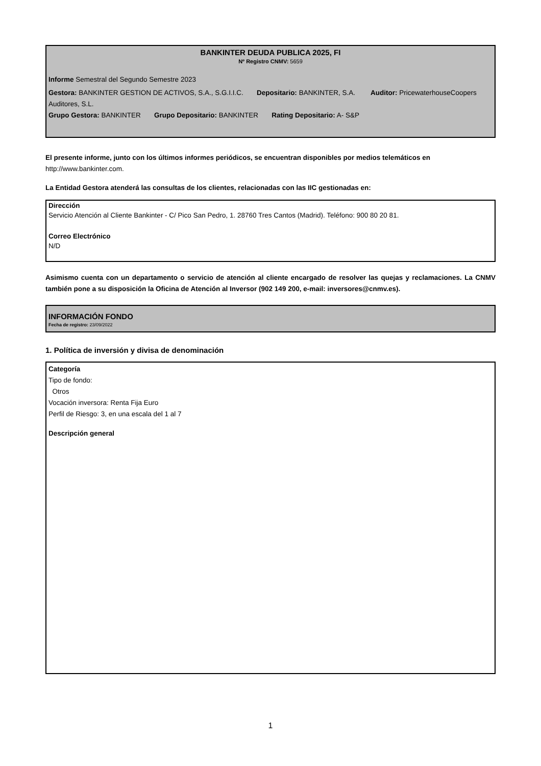BANKINTER DEUDA PUBLICA 2025, FI
Nº Registro CNMV: 5659
Informe Semestral del Segundo Semestre 2023
Gestora: BANKINTER GESTION DE ACTIVOS, S.A., S.G.I.I.C. Depositario: BANKINTER, S.A. Auditor: PricewaterhouseCoopers Auditores, S.L.
Grupo Gestora: BANKINTER Grupo Depositario: BANKINTER Rating Depositario: A- S&P
El presente informe, junto con los últimos informes periódicos, se encuentran disponibles por medios telemáticos en http://www.bankinter.com.
La Entidad Gestora atenderá las consultas de los clientes, relacionadas con las IIC gestionadas en:
Dirección
Servicio Atención al Cliente Bankinter - C/ Pico San Pedro, 1. 28760 Tres Cantos (Madrid). Teléfono: 900 80 20 81.
Correo Electrónico
N/D
Asimismo cuenta con un departamento o servicio de atención al cliente encargado de resolver las quejas y reclamaciones. La CNMV también pone a su disposición la Oficina de Atención al Inversor (902 149 200, e-mail: inversores@cnmv.es).
INFORMACIÓN FONDO
Fecha de registro: 23/09/2022
1. Política de inversión y divisa de denominación
Categoría
Tipo de fondo:
Otros
Vocación inversora: Renta Fija Euro
Perfil de Riesgo: 3, en una escala del 1 al 7
Descripción general
1